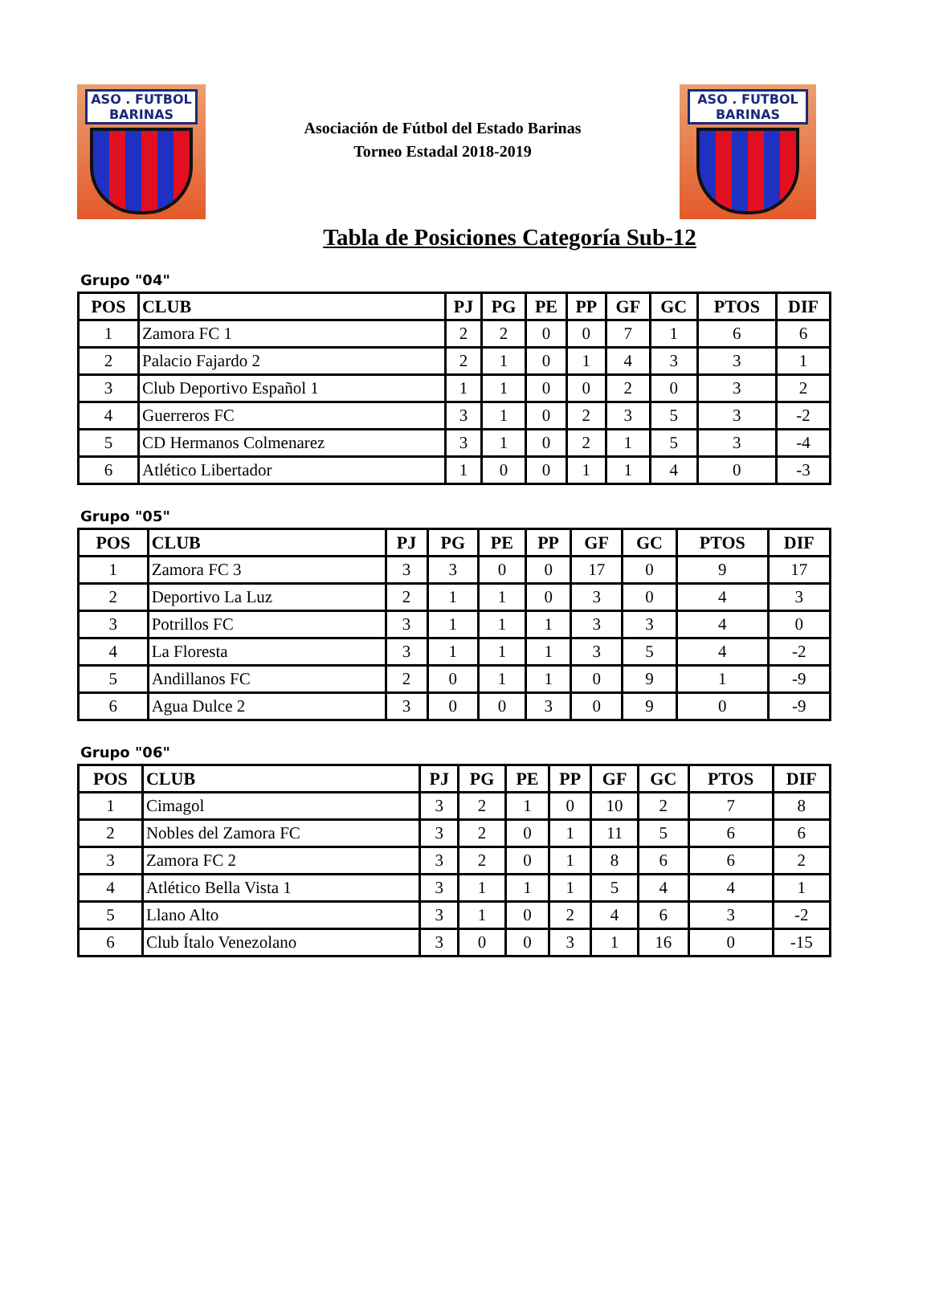ASO . FUTBOL
BARINAS
Asociación de Fútbol del Estado Barinas
Torneo Estadal 2018-2019
ASO . FUTBOL
BARINAS
Tabla de Posiciones Categoría Sub-12
Grupo "04"
| POS | CLUB | PJ | PG | PE | PP | GF | GC | PTOS | DIF |
| --- | --- | --- | --- | --- | --- | --- | --- | --- | --- |
| 1 | Zamora FC 1 | 2 | 2 | 0 | 0 | 7 | 1 | 6 | 6 |
| 2 | Palacio Fajardo 2 | 2 | 1 | 0 | 1 | 4 | 3 | 3 | 1 |
| 3 | Club Deportivo Español 1 | 1 | 1 | 0 | 0 | 2 | 0 | 3 | 2 |
| 4 | Guerreros FC | 3 | 1 | 0 | 2 | 3 | 5 | 3 | -2 |
| 5 | CD Hermanos Colmenarez | 3 | 1 | 0 | 2 | 1 | 5 | 3 | -4 |
| 6 | Atlético Libertador | 1 | 0 | 0 | 1 | 1 | 4 | 0 | -3 |
Grupo "05"
| POS | CLUB | PJ | PG | PE | PP | GF | GC | PTOS | DIF |
| --- | --- | --- | --- | --- | --- | --- | --- | --- | --- |
| 1 | Zamora FC 3 | 3 | 3 | 0 | 0 | 17 | 0 | 9 | 17 |
| 2 | Deportivo La Luz | 2 | 1 | 1 | 0 | 3 | 0 | 4 | 3 |
| 3 | Potrillos FC | 3 | 1 | 1 | 1 | 3 | 3 | 4 | 0 |
| 4 | La Floresta | 3 | 1 | 1 | 1 | 3 | 5 | 4 | -2 |
| 5 | Andillanos FC | 2 | 0 | 1 | 1 | 0 | 9 | 1 | -9 |
| 6 | Agua Dulce 2 | 3 | 0 | 0 | 3 | 0 | 9 | 0 | -9 |
Grupo "06"
| POS | CLUB | PJ | PG | PE | PP | GF | GC | PTOS | DIF |
| --- | --- | --- | --- | --- | --- | --- | --- | --- | --- |
| 1 | Cimagol | 3 | 2 | 1 | 0 | 10 | 2 | 7 | 8 |
| 2 | Nobles del Zamora FC | 3 | 2 | 0 | 1 | 11 | 5 | 6 | 6 |
| 3 | Zamora FC 2 | 3 | 2 | 0 | 1 | 8 | 6 | 6 | 2 |
| 4 | Atlético Bella Vista 1 | 3 | 1 | 1 | 1 | 5 | 4 | 4 | 1 |
| 5 | Llano Alto | 3 | 1 | 0 | 2 | 4 | 6 | 3 | -2 |
| 6 | Club Ítalo Venezolano | 3 | 0 | 0 | 3 | 1 | 16 | 0 | -15 |